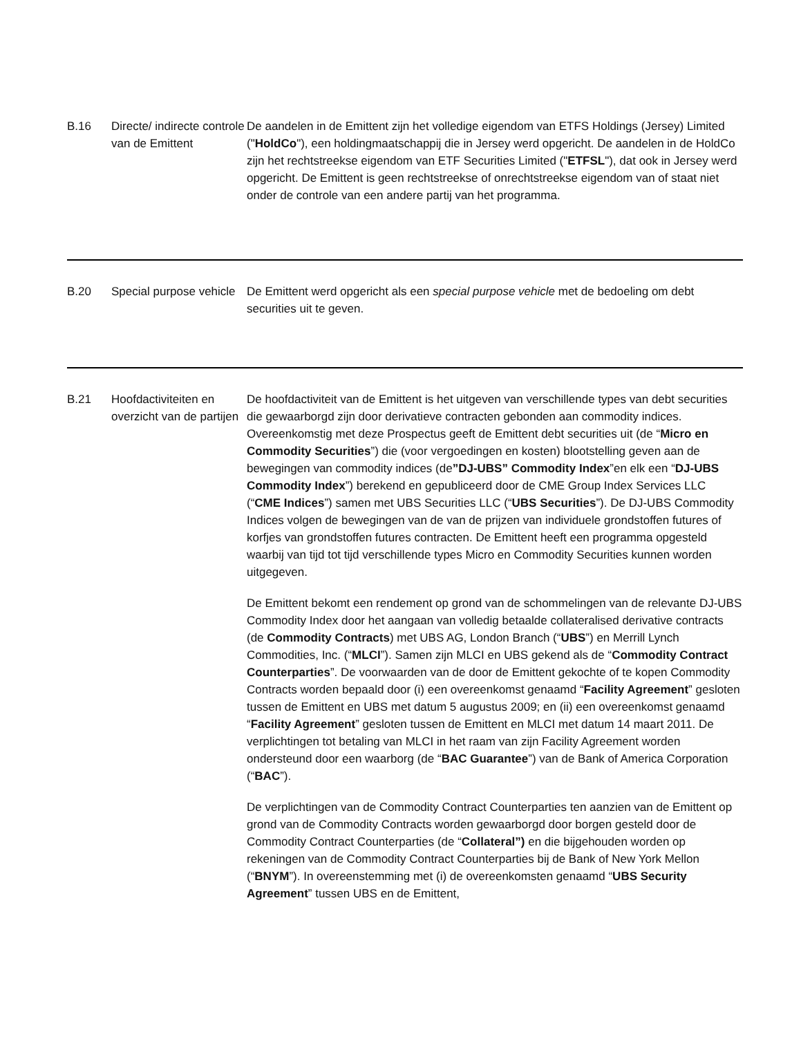| B.16 | Directe/ indirecte controle van de Emittent | De aandelen in de Emittent zijn het volledige eigendom van ETFS Holdings (Jersey) Limited (" HoldCo "), een holdingmaatschappij die in Jersey werd opgericht. De aandelen in de HoldCo zijn het rechtstreekse eigendom van ETF Securities Limited (" ETFSL "), dat ook in Jersey werd opgericht. De Emittent is geen rechtstreekse of onrechtstreekse eigendom van of staat niet onder de controle van een andere partij van het programma. |
| B.20 | Special purpose vehicle | De Emittent werd opgericht als een special purpose vehicle met de bedoeling om debt securities uit te geven. |
| B.21 | Hoofdactiviteiten en overzicht van de partijen | De hoofdactiviteit van de Emittent is het uitgeven van verschillende types van debt securities die gewaarborgd zijn door derivatieve contracten gebonden aan commodity indices. Overeenkomstig met deze Prospectus geeft de Emittent debt securities uit (de “ Micro en Commodity Securities ”) die (voor vergoedingen en kosten) blootstelling geven aan de bewegingen van commodity indices (de ”DJ-UBS” Commodity Index ”en elk een “ DJ-UBS Commodity Index ”) berekend en gepubliceerd door de CME Group Index Services LLC (“ CME Indices ”) samen met UBS Securities LLC (“ UBS Securities ”). De DJ-UBS Commodity Indices volgen de bewegingen van de van de prijzen van individuele grondstoffen futures of korfjes van grondstoffen futures contracten. De Emittent heeft een programma opgesteld waarbij van tijd tot tijd verschillende types Micro en Commodity Securities kunnen worden uitgegeven. De Emittent bekomt een rendement op grond van de schommelingen van de relevante DJ-UBS Commodity Index door het aangaan van volledig betaalde collateralised derivative contracts (de Commodity Contracts ) met UBS AG, London Branch (“ UBS ”) en Merrill Lynch Commodities, Inc. (“ MLCI ”). Samen zijn MLCI en UBS gekend als de “ Commodity Contract Counterparties ”. De voorwaarden van de door de Emittent gekochte of te kopen Commodity Contracts worden bepaald door (i) een overeenkomst genaamd “ Facility Agreement ” gesloten tussen de Emittent en UBS met datum 5 augustus 2009; en (ii) een overeenkomst genaamd “ Facility Agreement ” gesloten tussen de Emittent en MLCI met datum 14 maart 2011. De verplichtingen tot betaling van MLCI in het raam van zijn Facility Agreement worden ondersteund door een waarborg (de “ BAC Guarantee ”) van de Bank of America Corporation (“ BAC ”). De verplichtingen van de Commodity Contract Counterparties ten aanzien van de Emittent op grond van de Commodity Contracts worden gewaarborgd door borgen gesteld door de Commodity Contract Counterparties (de “ Collateral”) en die bijgehouden worden op rekeningen van de Commodity Contract Counterparties bij de Bank of New York Mellon (“ BNYM ”). In overeenstemming met (i) de overeenkomsten genaamd “ UBS Security Agreement ” tussen UBS en de Emittent, |